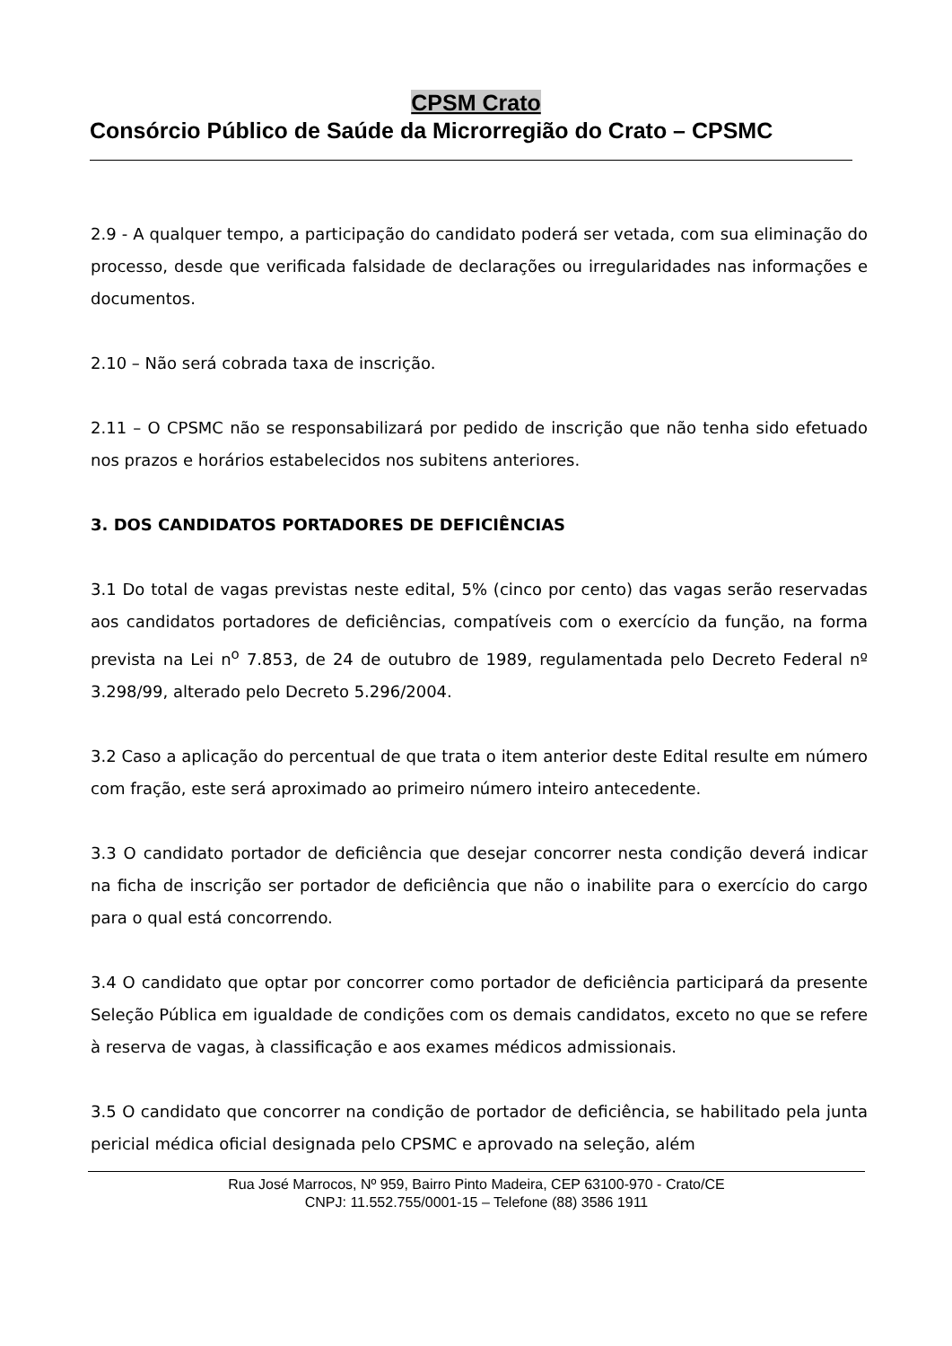CPSM Crato
Consórcio Público de Saúde da Microrregião do Crato – CPSMC
2.9 - A qualquer tempo, a participação do candidato poderá ser vetada, com sua eliminação do processo, desde que verificada falsidade de declarações ou irregularidades nas informações e documentos.
2.10 – Não será cobrada taxa de inscrição.
2.11 – O CPSMC não se responsabilizará por pedido de inscrição que não tenha sido efetuado nos prazos e horários estabelecidos nos subitens anteriores.
3. DOS CANDIDATOS PORTADORES DE DEFICIÊNCIAS
3.1 Do total de vagas previstas neste edital, 5% (cinco por cento) das vagas serão reservadas aos candidatos portadores de deficiências, compatíveis com o exercício da função, na forma prevista na Lei n<sup>o</sup> 7.853, de 24 de outubro de 1989, regulamentada pelo Decreto Federal nº 3.298/99, alterado pelo Decreto 5.296/2004.
3.2 Caso a aplicação do percentual de que trata o item anterior deste Edital resulte em número com fração, este será aproximado ao primeiro número inteiro antecedente.
3.3 O candidato portador de deficiência que desejar concorrer nesta condição deverá indicar na ficha de inscrição ser portador de deficiência que não o inabilite para o exercício do cargo para o qual está concorrendo.
3.4 O candidato que optar por concorrer como portador de deficiência participará da presente Seleção Pública em igualdade de condições com os demais candidatos, exceto no que se refere à reserva de vagas, à classificação e aos exames médicos admissionais.
3.5 O candidato que concorrer na condição de portador de deficiência, se habilitado pela junta pericial médica oficial designada pelo CPSMC e aprovado na seleção, além
Rua José Marrocos, Nº 959, Bairro Pinto Madeira, CEP 63100-970 - Crato/CE
CNPJ: 11.552.755/0001-15 – Telefone (88) 3586 1911